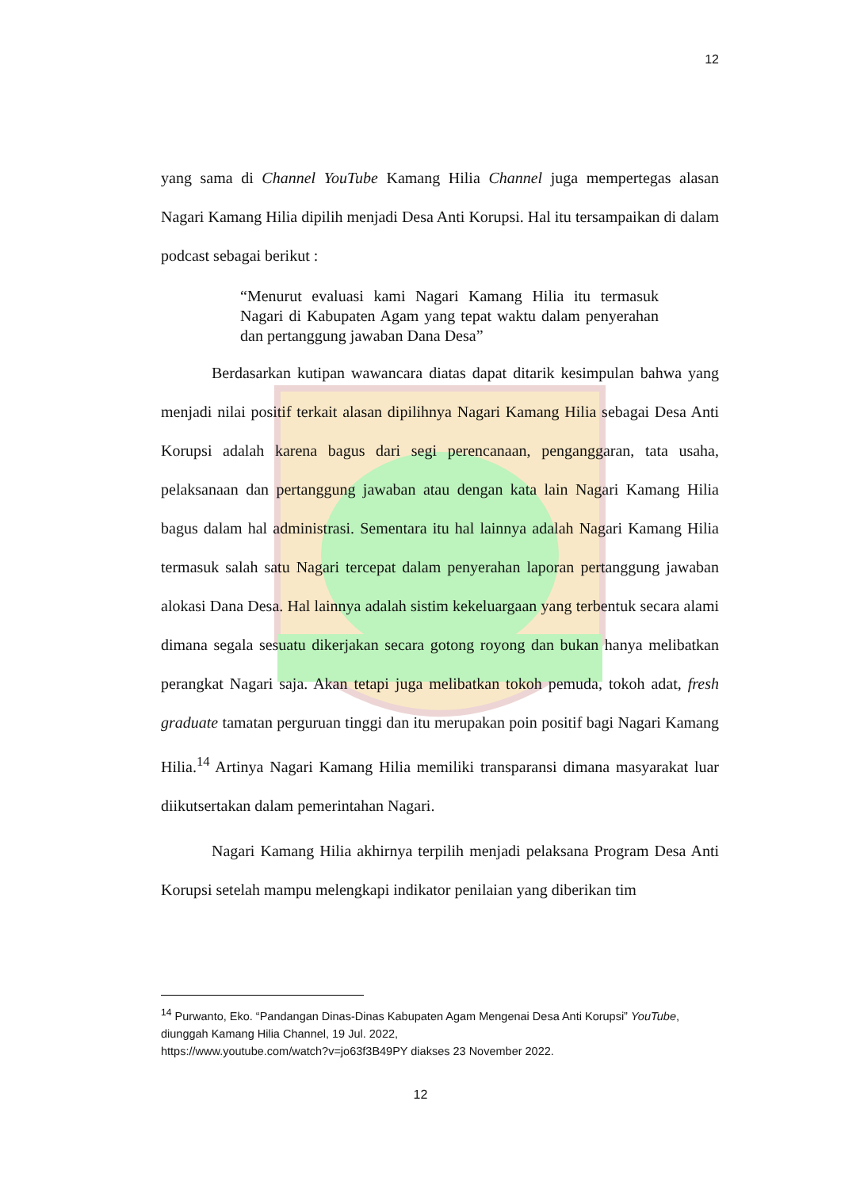12
yang sama di Channel YouTube Kamang Hilia Channel juga mempertegas alasan Nagari Kamang Hilia dipilih menjadi Desa Anti Korupsi. Hal itu tersampaikan di dalam podcast sebagai berikut :
“Menurut evaluasi kami Nagari Kamang Hilia itu termasuk Nagari di Kabupaten Agam yang tepat waktu dalam penyerahan dan pertanggung jawaban Dana Desa”
Berdasarkan kutipan wawancara diatas dapat ditarik kesimpulan bahwa yang menjadi nilai positif terkait alasan dipilihnya Nagari Kamang Hilia sebagai Desa Anti Korupsi adalah karena bagus dari segi perencanaan, penganggaran, tata usaha, pelaksanaan dan pertanggung jawaban atau dengan kata lain Nagari Kamang Hilia bagus dalam hal administrasi. Sementara itu hal lainnya adalah Nagari Kamang Hilia termasuk salah satu Nagari tercepat dalam penyerahan laporan pertanggung jawaban alokasi Dana Desa. Hal lainnya adalah sistim kekeluargaan yang terbentuk secara alami dimana segala sesuatu dikerjakan secara gotong royong dan bukan hanya melibatkan perangkat Nagari saja. Akan tetapi juga melibatkan tokoh pemuda, tokoh adat, fresh graduate tamatan perguruan tinggi dan itu merupakan poin positif bagi Nagari Kamang Hilia.<sup>14</sup> Artinya Nagari Kamang Hilia memiliki transparansi dimana masyarakat luar diikutsertakan dalam pemerintahan Nagari.
Nagari Kamang Hilia akhirnya terpilih menjadi pelaksana Program Desa Anti Korupsi setelah mampu melengkapi indikator penilaian yang diberikan tim
<sup>14</sup> Purwanto, Eko. “Pandangan Dinas-Dinas Kabupaten Agam Mengenai Desa Anti Korupsi” YouTube, diunggah Kamang Hilia Channel, 19 Jul. 2022,
https://www.youtube.com/watch?v=jo63f3B49PY diakses 23 November 2022.
12